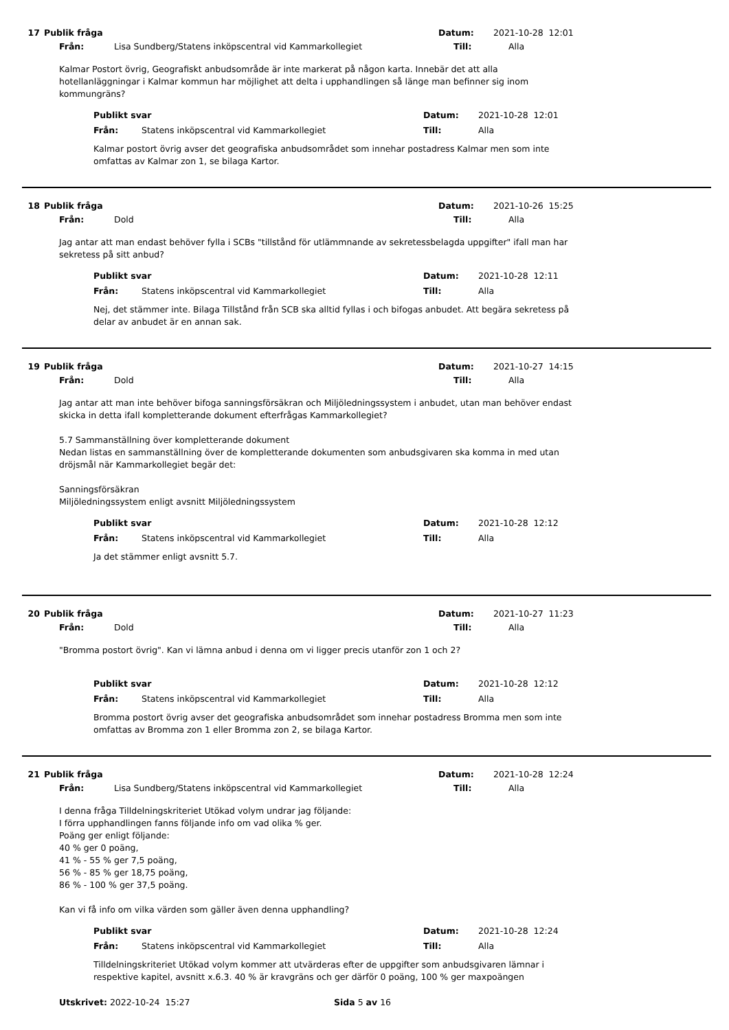17 Publik fråga Datum: 2021-10-28 12:01
Från: Lisa Sundberg/Statens inköpscentral vid Kammarkollegiet Till: Alla
Kalmar Postort övrig, Geografiskt anbudsområde är inte markerat på någon karta. Innebär det att alla hotellanläggningar i Kalmar kommun har möjlighet att delta i upphandlingen så länge man befinner sig inom kommungräns?
Publikt svar Datum: 2021-10-28 12:01
Från: Statens inköpscentral vid Kammarkollegiet Till: Alla
Kalmar postort övrig avser det geografiska anbudsområdet som innehar postadress Kalmar men som inte omfattas av Kalmar zon 1, se bilaga Kartor.
18 Publik fråga Datum: 2021-10-26 15:25
Från: Dold Till: Alla
Jag antar att man endast behöver fylla i SCBs "tillstånd för utlämmnande av sekretessbelagda uppgifter" ifall man har sekretess på sitt anbud?
Publikt svar Datum: 2021-10-28 12:11
Från: Statens inköpscentral vid Kammarkollegiet Till: Alla
Nej, det stämmer inte. Bilaga Tillstånd från SCB ska alltid fyllas i och bifogas anbudet. Att begära sekretess på delar av anbudet är en annan sak.
19 Publik fråga Datum: 2021-10-27 14:15
Från: Dold Till: Alla
Jag antar att man inte behöver bifoga sanningsförsäkran och Miljöledningssystem i anbudet, utan man behöver endast skicka in detta ifall kompletterande dokument efterfrågas Kammarkollegiet?
5.7 Sammanställning över kompletterande dokument
Nedan listas en sammanställning över de kompletterande dokumenten som anbudsgivaren ska komma in med utan dröjsmål när Kammarkollegiet begär det:
Sanningsförsäkran
Miljöledningssystem enligt avsnitt Miljöledningssystem
Publikt svar Datum: 2021-10-28 12:12
Från: Statens inköpscentral vid Kammarkollegiet Till: Alla
Ja det stämmer enligt avsnitt 5.7.
20 Publik fråga Datum: 2021-10-27 11:23
Från: Dold Till: Alla
"Bromma postort övrig". Kan vi lämna anbud i denna om vi ligger precis utanför zon 1 och 2?
Publikt svar Datum: 2021-10-28 12:12
Från: Statens inköpscentral vid Kammarkollegiet Till: Alla
Bromma postort övrig avser det geografiska anbudsområdet som innehar postadress Bromma men som inte omfattas av Bromma zon 1 eller Bromma zon 2, se bilaga Kartor.
21 Publik fråga Datum: 2021-10-28 12:24
Från: Lisa Sundberg/Statens inköpscentral vid Kammarkollegiet Till: Alla
I denna fråga Tilldelningskriteriet Utökad volym undrar jag följande:
I förra upphandlingen fanns följande info om vad olika % ger.
Poäng ger enligt följande:
40 % ger 0 poäng,
41 % - 55 % ger 7,5 poäng,
56 % - 85 % ger 18,75 poäng,
86 % - 100 % ger 37,5 poäng.
Kan vi få info om vilka värden som gäller även denna upphandling?
Publikt svar Datum: 2021-10-28 12:24
Från: Statens inköpscentral vid Kammarkollegiet Till: Alla
Tilldelningskriteriet Utökad volym kommer att utvärderas efter de uppgifter som anbudsgivaren lämnar i respektive kapitel, avsnitt x.6.3. 40 % är kravgräns och ger därför 0 poäng, 100 % ger maxpoängen
Utskrivet: 2022-10-24 15:27 Sida 5 av 16